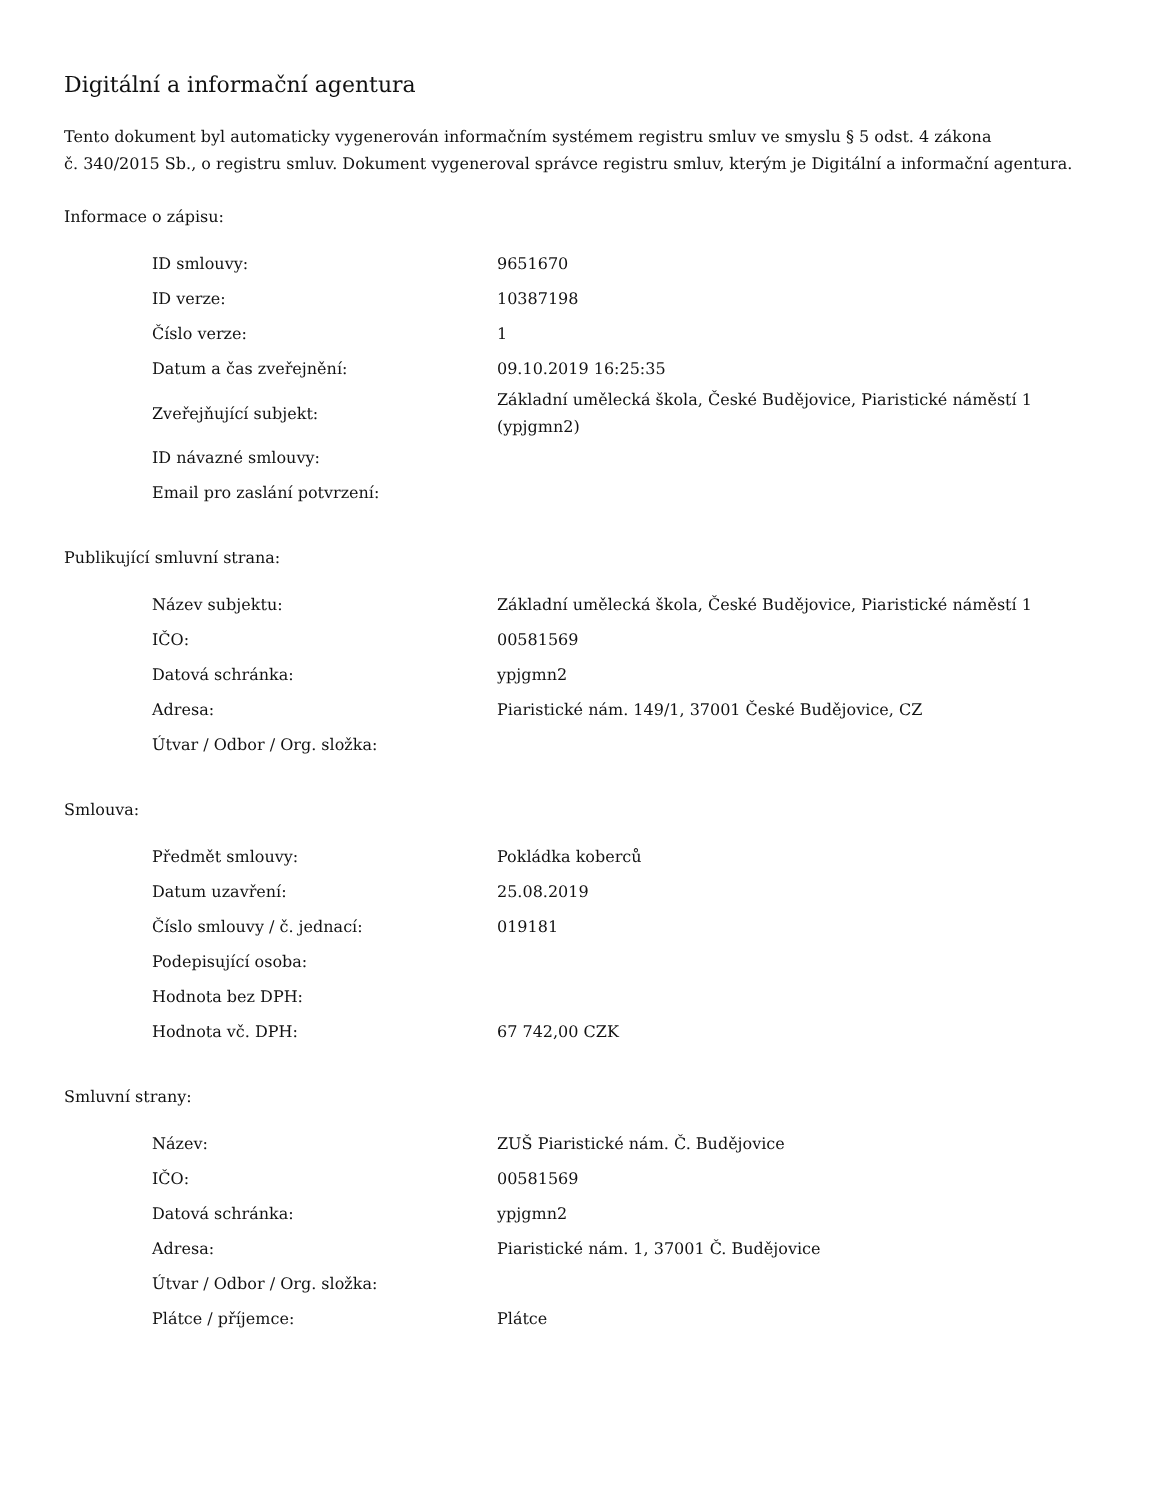Digitální a informační agentura
Tento dokument byl automaticky vygenerován informačním systémem registru smluv ve smyslu § 5 odst. 4 zákona
č. 340/2015 Sb., o registru smluv. Dokument vygeneroval správce registru smluv, kterým je Digitální a informační agentura.
Informace o zápisu:
| ID smlouvy: | 9651670 |
| ID verze: | 10387198 |
| Číslo verze: | 1 |
| Datum a čas zveřejnění: | 09.10.2019 16:25:35 |
| Zveřejňující subjekt: | Základní umělecká škola, České Budějovice, Piaristické náměstí 1 (ypjgmn2) |
| ID návazné smlouvy: | |
| Email pro zaslání potvrzení: | |
Publikující smluvní strana:
| Název subjektu: | Základní umělecká škola, České Budějovice, Piaristické náměstí 1 |
| IČO: | 00581569 |
| Datová schránka: | ypjgmn2 |
| Adresa: | Piaristické nám. 149/1, 37001 České Budějovice, CZ |
| Útvar / Odbor / Org. složka: | |
Smlouva:
| Předmět smlouvy: | Pokládka koberců |
| Datum uzavření: | 25.08.2019 |
| Číslo smlouvy / č. jednací: | 019181 |
| Podepisující osoba: | |
| Hodnota bez DPH: | |
| Hodnota vč. DPH: | 67 742,00 CZK |
Smluvní strany:
| Název: | ZUŠ Piaristické nám. Č. Budějovice |
| IČO: | 00581569 |
| Datová schránka: | ypjgmn2 |
| Adresa: | Piaristické nám. 1, 37001 Č. Budějovice |
| Útvar / Odbor / Org. složka: | |
| Plátce / příjemce: | Plátce |